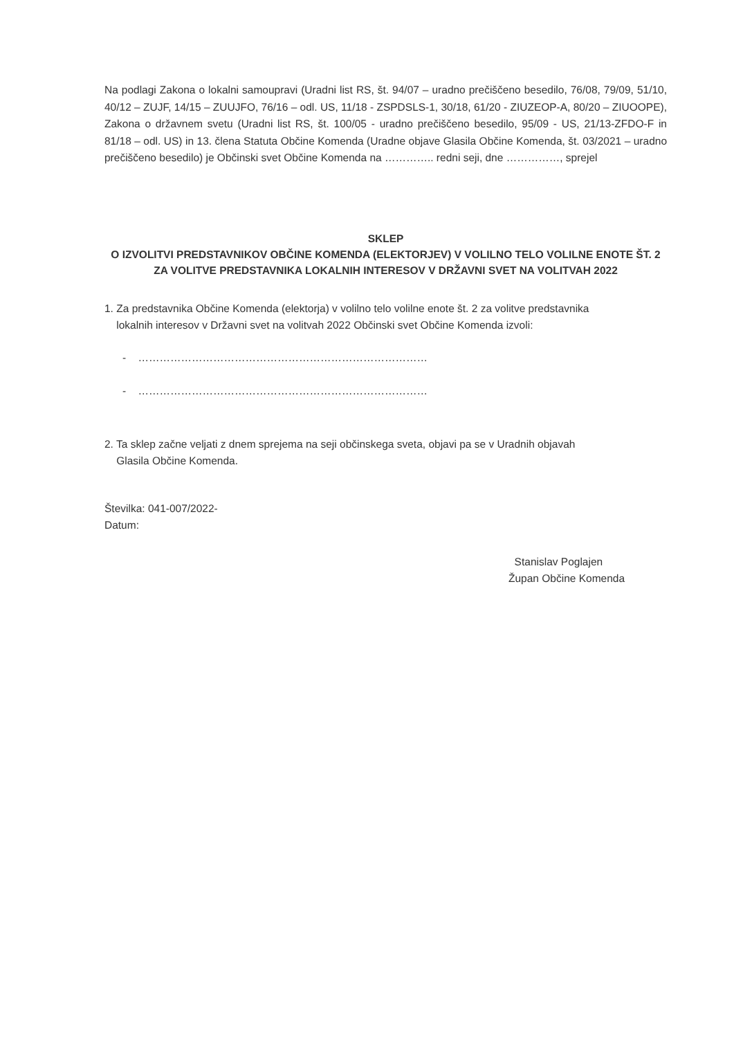Na podlagi Zakona o lokalni samoupravi (Uradni list RS, št. 94/07 – uradno prečiščeno besedilo, 76/08, 79/09, 51/10, 40/12 – ZUJF, 14/15 – ZUUJFO, 76/16 – odl. US, 11/18 - ZSPDSLS-1, 30/18, 61/20 - ZIUZEOP-A, 80/20 – ZIUOOPE), Zakona o državnem svetu (Uradni list RS, št. 100/05 - uradno prečiščeno besedilo, 95/09 - US, 21/13-ZFDO-F in 81/18 – odl. US) in 13. člena Statuta Občine Komenda (Uradne objave Glasila Občine Komenda, št. 03/2021 – uradno prečiščeno besedilo) je Občinski svet Občine Komenda na ………….. redni seji, dne ……………, sprejel
SKLEP
O IZVOLITVI PREDSTAVNIKOV OBČINE KOMENDA (ELEKTORJEV) V VOLILNO TELO VOLILNE ENOTE ŠT. 2 ZA VOLITVE PREDSTAVNIKA LOKALNIH INTERESOV V DRŽAVNI SVET NA VOLITVAH 2022
1. Za predstavnika Občine Komenda (elektorja) v volilno telo volilne enote št. 2 za volitve predstavnika
lokalnih interesov v Državni svet na volitvah 2022 Občinski svet Občine Komenda izvoli:
- ………………………………………………………………………
- ………………………………………………………………………
2. Ta sklep začne veljati z dnem sprejema na seji občinskega sveta, objavi pa se v Uradnih objavah
Glasila Občine Komenda.
Številka: 041-007/2022-
Datum:
Stanislav Poglajen
Župan Občine Komenda